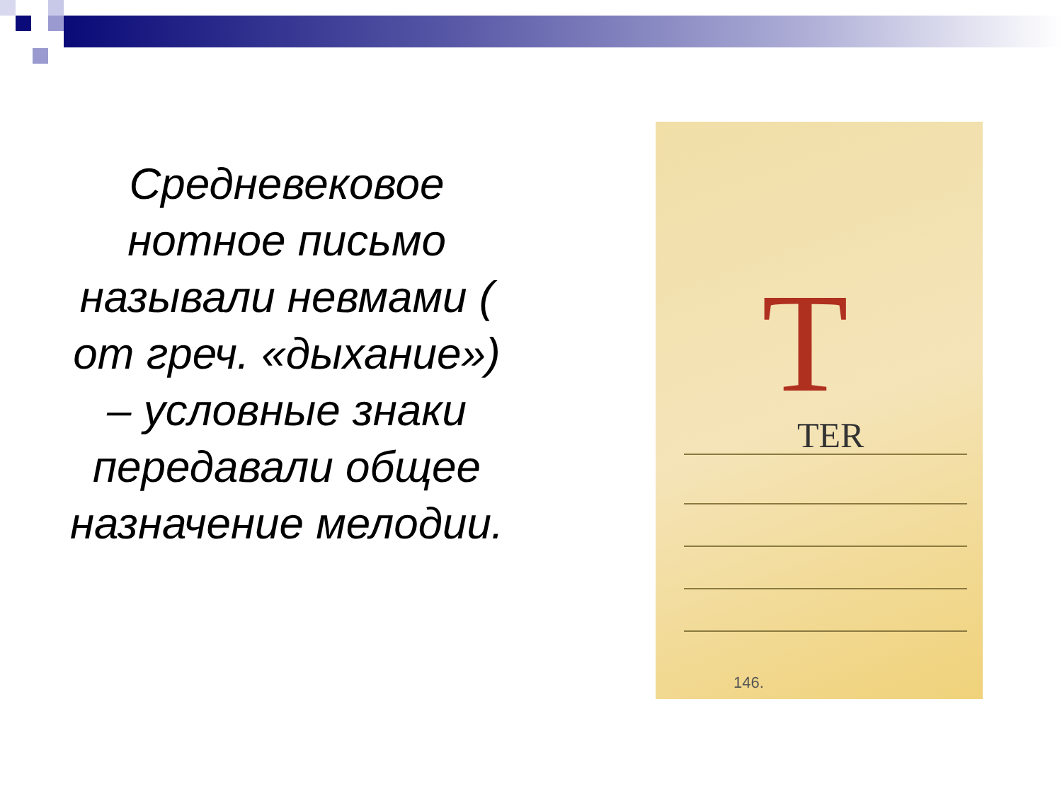Средневековое нотное письмо называли невмами ( от греч. «дыхание») – условные знаки передавали общее назначение мелодии.
T
TER
146.